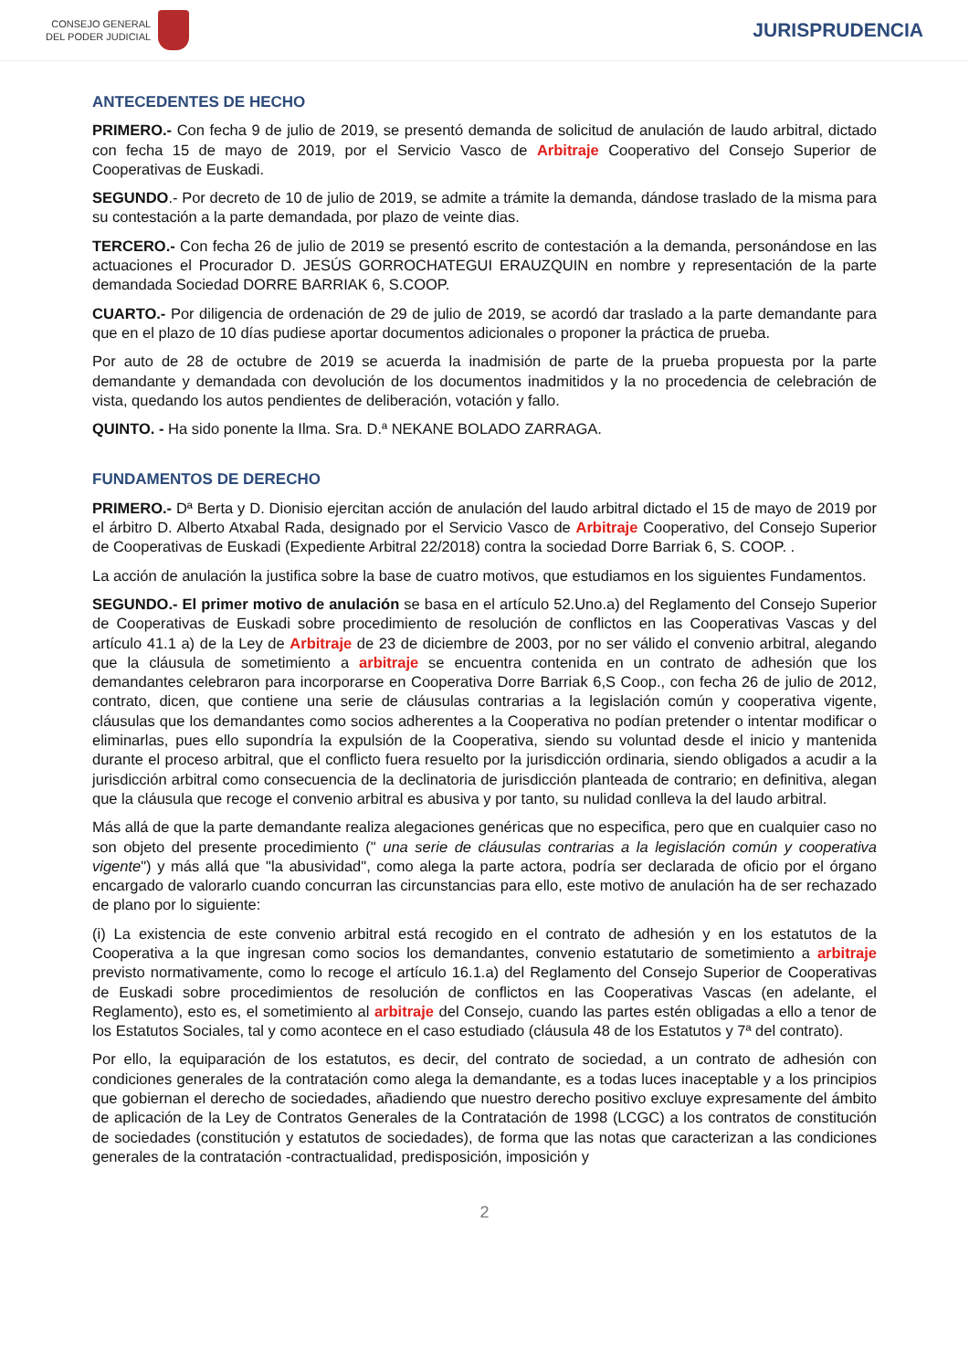CONSEJO GENERAL
DEL PODER JUDICIAL
JURISPRUDENCIA
ANTECEDENTES DE HECHO
PRIMERO.- Con fecha 9 de julio de 2019, se presentó demanda de solicitud de anulación de laudo arbitral, dictado con fecha 15 de mayo de 2019, por el Servicio Vasco de Arbitraje Cooperativo del Consejo Superior de Cooperativas de Euskadi.
SEGUNDO.- Por decreto de 10 de julio de 2019, se admite a trámite la demanda, dándose traslado de la misma para su contestación a la parte demandada, por plazo de veinte dias.
TERCERO.- Con fecha 26 de julio de 2019 se presentó escrito de contestación a la demanda, personándose en las actuaciones el Procurador D. JESÚS GORROCHATEGUI ERAUZQUIN en nombre y representación de la parte demandada Sociedad DORRE BARRIAK 6, S.COOP.
CUARTO.- Por diligencia de ordenación de 29 de julio de 2019, se acordó dar traslado a la parte demandante para que en el plazo de 10 días pudiese aportar documentos adicionales o proponer la práctica de prueba.
Por auto de 28 de octubre de 2019 se acuerda la inadmisión de parte de la prueba propuesta por la parte demandante y demandada con devolución de los documentos inadmitidos y la no procedencia de celebración de vista, quedando los autos pendientes de deliberación, votación y fallo.
QUINTO. - Ha sido ponente la Ilma. Sra. D.ª NEKANE BOLADO ZARRAGA.
FUNDAMENTOS DE DERECHO
PRIMERO.- Dª Berta y D. Dionisio ejercitan acción de anulación del laudo arbitral dictado el 15 de mayo de 2019 por el árbitro D. Alberto Atxabal Rada, designado por el Servicio Vasco de Arbitraje Cooperativo, del Consejo Superior de Cooperativas de Euskadi (Expediente Arbitral 22/2018) contra la sociedad Dorre Barriak 6, S. COOP. .
La acción de anulación la justifica sobre la base de cuatro motivos, que estudiamos en los siguientes Fundamentos.
SEGUNDO.- El primer motivo de anulación se basa en el artículo 52.Uno.a) del Reglamento del Consejo Superior de Cooperativas de Euskadi sobre procedimiento de resolución de conflictos en las Cooperativas Vascas y del artículo 41.1 a) de la Ley de Arbitraje de 23 de diciembre de 2003, por no ser válido el convenio arbitral, alegando que la cláusula de sometimiento a arbitraje se encuentra contenida en un contrato de adhesión que los demandantes celebraron para incorporarse en Cooperativa Dorre Barriak 6,S Coop., con fecha 26 de julio de 2012, contrato, dicen, que contiene una serie de cláusulas contrarias a la legislación común y cooperativa vigente, cláusulas que los demandantes como socios adherentes a la Cooperativa no podían pretender o intentar modificar o eliminarlas, pues ello supondría la expulsión de la Cooperativa, siendo su voluntad desde el inicio y mantenida durante el proceso arbitral, que el conflicto fuera resuelto por la jurisdicción ordinaria, siendo obligados a acudir a la jurisdicción arbitral como consecuencia de la declinatoria de jurisdicción planteada de contrario; en definitiva, alegan que la cláusula que recoge el convenio arbitral es abusiva y por tanto, su nulidad conlleva la del laudo arbitral.
Más allá de que la parte demandante realiza alegaciones genéricas que no especifica, pero que en cualquier caso no son objeto del presente procedimiento (" una serie de cláusulas contrarias a la legislación común y cooperativa vigente") y más allá que "la abusividad", como alega la parte actora, podría ser declarada de oficio por el órgano encargado de valorarlo cuando concurran las circunstancias para ello, este motivo de anulación ha de ser rechazado de plano por lo siguiente:
(i) La existencia de este convenio arbitral está recogido en el contrato de adhesión y en los estatutos de la Cooperativa a la que ingresan como socios los demandantes, convenio estatutario de sometimiento a arbitraje previsto normativamente, como lo recoge el artículo 16.1.a) del Reglamento del Consejo Superior de Cooperativas de Euskadi sobre procedimientos de resolución de conflictos en las Cooperativas Vascas (en adelante, el Reglamento), esto es, el sometimiento al arbitraje del Consejo, cuando las partes estén obligadas a ello a tenor de los Estatutos Sociales, tal y como acontece en el caso estudiado (cláusula 48 de los Estatutos y 7ª del contrato).
Por ello, la equiparación de los estatutos, es decir, del contrato de sociedad, a un contrato de adhesión con condiciones generales de la contratación como alega la demandante, es a todas luces inaceptable y a los principios que gobiernan el derecho de sociedades, añadiendo que nuestro derecho positivo excluye expresamente del ámbito de aplicación de la Ley de Contratos Generales de la Contratación de 1998 (LCGC) a los contratos de constitución de sociedades (constitución y estatutos de sociedades), de forma que las notas que caracterizan a las condiciones generales de la contratación -contractualidad, predisposición, imposición y
2